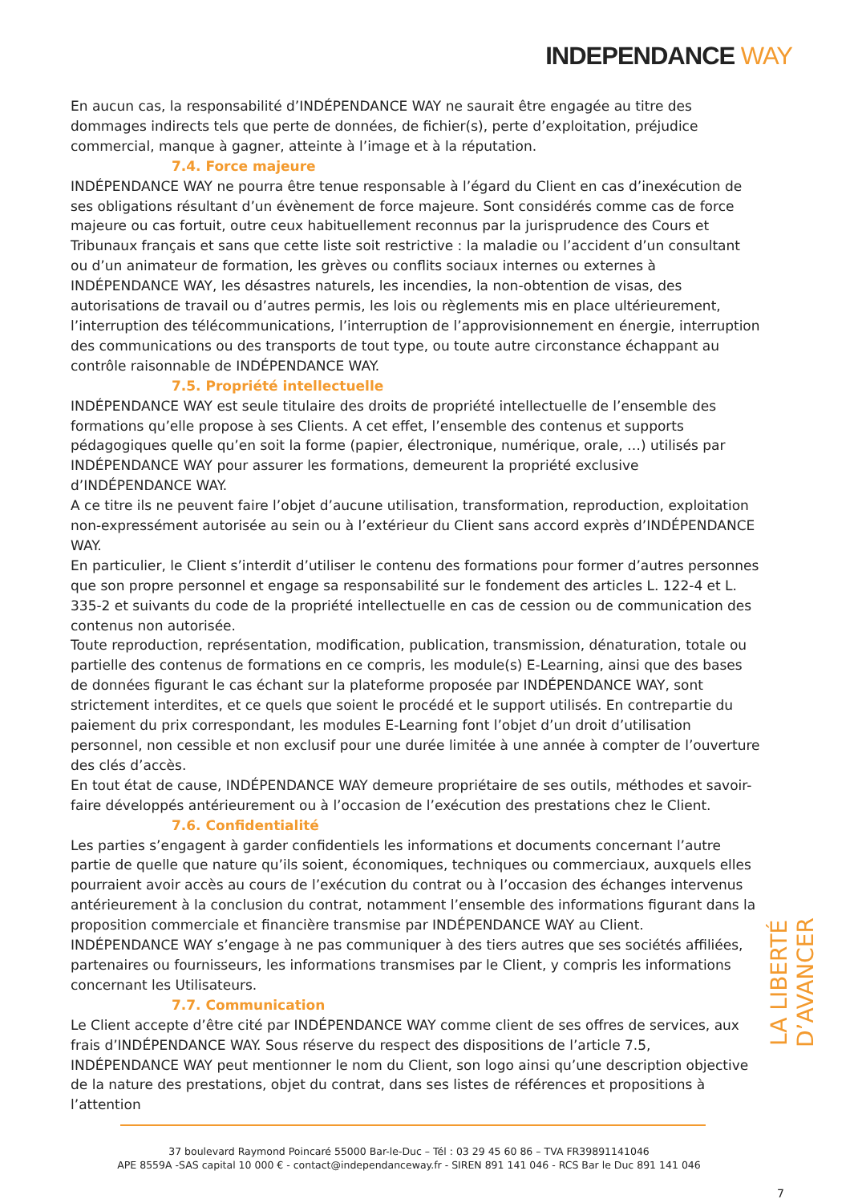INDEPENDANCE WAY
En aucun cas, la responsabilité d’INDÉPENDANCE WAY ne saurait être engagée au titre des dommages indirects tels que perte de données, de fichier(s), perte d’exploitation, préjudice commercial, manque à gagner, atteinte à l’image et à la réputation.
7.4. Force majeure
INDÉPENDANCE WAY ne pourra être tenue responsable à l’égard du Client en cas d’inexécution de ses obligations résultant d’un évènement de force majeure. Sont considérés comme cas de force majeure ou cas fortuit, outre ceux habituellement reconnus par la jurisprudence des Cours et Tribunaux français et sans que cette liste soit restrictive : la maladie ou l’accident d’un consultant ou d’un animateur de formation, les grèves ou conflits sociaux internes ou externes à INDÉPENDANCE WAY, les désastres naturels, les incendies, la non-obtention de visas, des autorisations de travail ou d’autres permis, les lois ou règlements mis en place ultérieurement, l’interruption des télécommunications, l’interruption de l’approvisionnement en énergie, interruption des communications ou des transports de tout type, ou toute autre circonstance échappant au contrôle raisonnable de INDÉPENDANCE WAY.
7.5. Propriété intellectuelle
INDÉPENDANCE WAY est seule titulaire des droits de propriété intellectuelle de l’ensemble des formations qu’elle propose à ses Clients. A cet effet, l’ensemble des contenus et supports pédagogiques quelle qu’en soit la forme (papier, électronique, numérique, orale, …) utilisés par INDÉPENDANCE WAY pour assurer les formations, demeurent la propriété exclusive d’INDÉPENDANCE WAY.
A ce titre ils ne peuvent faire l’objet d’aucune utilisation, transformation, reproduction, exploitation non-expressément autorisée au sein ou à l’extérieur du Client sans accord exprès d’INDÉPENDANCE WAY.
En particulier, le Client s’interdit d’utiliser le contenu des formations pour former d’autres personnes que son propre personnel et engage sa responsabilité sur le fondement des articles L. 122-4 et L. 335-2 et suivants du code de la propriété intellectuelle en cas de cession ou de communication des contenus non autorisée.
Toute reproduction, représentation, modification, publication, transmission, dénaturation, totale ou partielle des contenus de formations en ce compris, les module(s) E-Learning, ainsi que des bases de données figurant le cas échant sur la plateforme proposée par INDÉPENDANCE WAY, sont strictement interdites, et ce quels que soient le procédé et le support utilisés. En contrepartie du paiement du prix correspondant, les modules E-Learning font l’objet d’un droit d’utilisation personnel, non cessible et non exclusif pour une durée limitée à une année à compter de l’ouverture des clés d’accès.
En tout état de cause, INDÉPENDANCE WAY demeure propriétaire de ses outils, méthodes et savoir-faire développés antérieurement ou à l’occasion de l’exécution des prestations chez le Client.
7.6. Confidentialité
Les parties s’engagent à garder confidentiels les informations et documents concernant l’autre partie de quelle que nature qu’ils soient, économiques, techniques ou commerciaux, auxquels elles pourraient avoir accès au cours de l’exécution du contrat ou à l’occasion des échanges intervenus antérieurement à la conclusion du contrat, notamment l’ensemble des informations figurant dans la proposition commerciale et financière transmise par INDÉPENDANCE WAY au Client.
INDÉPENDANCE WAY s’engage à ne pas communiquer à des tiers autres que ses sociétés affiliées, partenaires ou fournisseurs, les informations transmises par le Client, y compris les informations concernant les Utilisateurs.
7.7. Communication
Le Client accepte d’être cité par INDÉPENDANCE WAY comme client de ses offres de services, aux frais d’INDÉPENDANCE WAY. Sous réserve du respect des dispositions de l’article 7.5, INDÉPENDANCE WAY peut mentionner le nom du Client, son logo ainsi qu’une description objective de la nature des prestations, objet du contrat, dans ses listes de références et propositions à l’attention
LA LIBERTÉ D’AVANCER
37 boulevard Raymond Poincaré 55000 Bar-le-Duc – Tél : 03 29 45 60 86 – TVA FR39891141046
APE 8559A -SAS capital 10 000 € - contact@independanceway.fr - SIREN 891 141 046 - RCS Bar le Duc 891 141 046
7